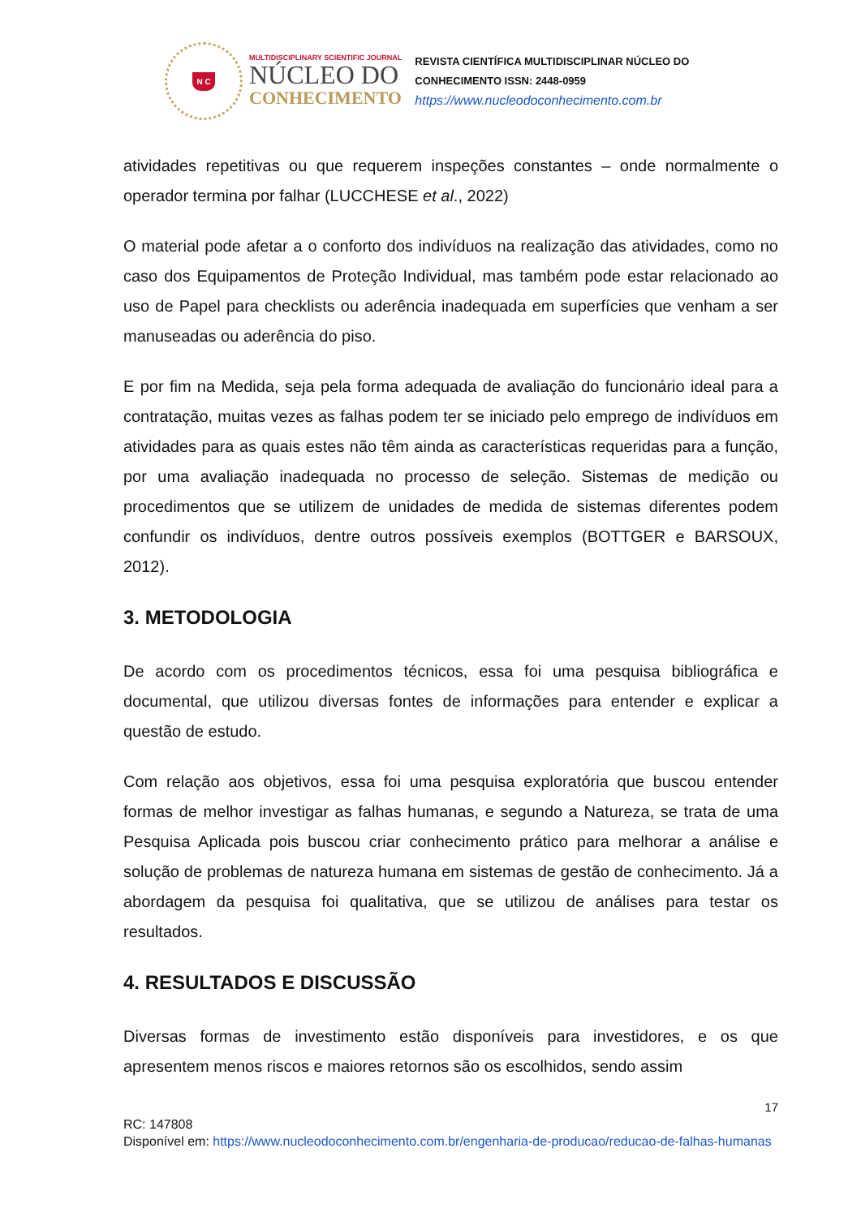N C
MULTIDISCIPLINARY SCIENTIFIC JOURNAL
NÚCLEO DO
CONHECIMENTO
REVISTA CIENTÍFICA MULTIDISCIPLINAR NÚCLEO DO
CONHECIMENTO ISSN: 2448-0959
https://www.nucleodoconhecimento.com.br
atividades repetitivas ou que requerem inspeções constantes – onde normalmente o operador termina por falhar (LUCCHESE et al., 2022)
O material pode afetar a o conforto dos indivíduos na realização das atividades, como no caso dos Equipamentos de Proteção Individual, mas também pode estar relacionado ao uso de Papel para checklists ou aderência inadequada em superfícies que venham a ser manuseadas ou aderência do piso.
E por fim na Medida, seja pela forma adequada de avaliação do funcionário ideal para a contratação, muitas vezes as falhas podem ter se iniciado pelo emprego de indivíduos em atividades para as quais estes não têm ainda as características requeridas para a função, por uma avaliação inadequada no processo de seleção. Sistemas de medição ou procedimentos que se utilizem de unidades de medida de sistemas diferentes podem confundir os indivíduos, dentre outros possíveis exemplos (BOTTGER e BARSOUX, 2012).
3. METODOLOGIA
De acordo com os procedimentos técnicos, essa foi uma pesquisa bibliográfica e documental, que utilizou diversas fontes de informações para entender e explicar a questão de estudo.
Com relação aos objetivos, essa foi uma pesquisa exploratória que buscou entender formas de melhor investigar as falhas humanas, e segundo a Natureza, se trata de uma Pesquisa Aplicada pois buscou criar conhecimento prático para melhorar a análise e solução de problemas de natureza humana em sistemas de gestão de conhecimento. Já a abordagem da pesquisa foi qualitativa, que se utilizou de análises para testar os resultados.
4. RESULTADOS E DISCUSSÃO
Diversas formas de investimento estão disponíveis para investidores, e os que apresentem menos riscos e maiores retornos são os escolhidos, sendo assim
17
RC: 147808
Disponível em: https://www.nucleodoconhecimento.com.br/engenharia-de-producao/reducao-de-falhas-humanas